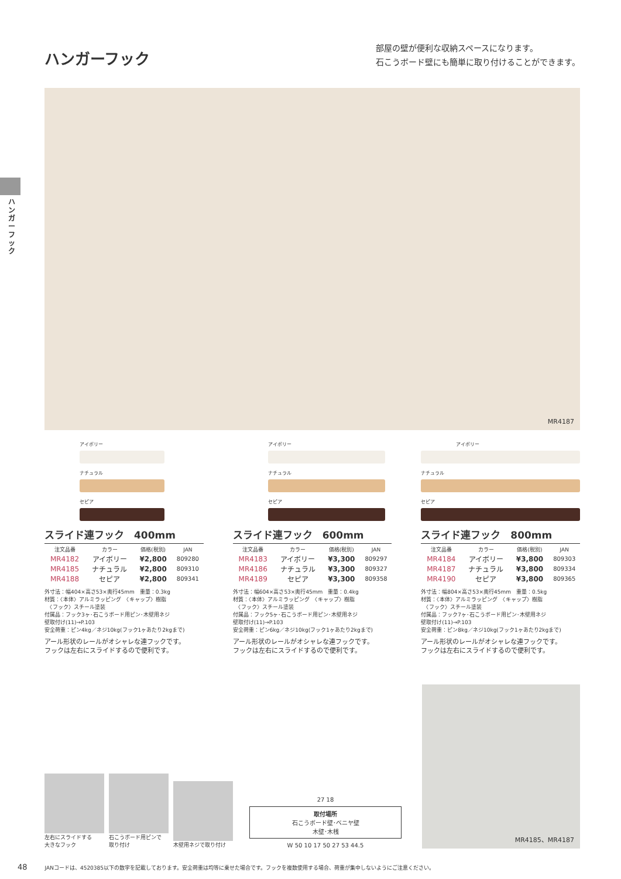ハンガーフック
ハンガーフック
部屋の壁が便利な収納スペースになります。
石こうボード壁にも簡単に取り付けることができます。
MR4187
アイボリー
ナチュラル
セピア
スライド連フック　400mm
| 注文品番 | カラー | 価格(税別) | JAN |
| --- | --- | --- | --- |
| MR4182 | アイボリー | ¥2,800 | 809280 |
| MR4185 | ナチュラル | ¥2,800 | 809310 |
| MR4188 | セピア | ¥2,800 | 809341 |
外寸法：幅404×高さ53×奥行45mm　重量：0.3kg
材質：〈本体〉アルミラッピング　〈キャップ〉樹脂
　〈フック〉スチール塗装
付属品：フック3ヶ･石こうボード用ピン･木壁用ネジ
壁取付け(11)→P.103
安全荷重：ピン4kg／ネジ10kg(フック1ヶあたり2kgまで)
アール形状のレールがオシャレな連フックです。
フックは左右にスライドするので便利です。
アイボリー
ナチュラル
セピア
スライド連フック　600mm
| 注文品番 | カラー | 価格(税別) | JAN |
| --- | --- | --- | --- |
| MR4183 | アイボリー | ¥3,300 | 809297 |
| MR4186 | ナチュラル | ¥3,300 | 809327 |
| MR4189 | セピア | ¥3,300 | 809358 |
外寸法：幅604×高さ53×奥行45mm　重量：0.4kg
材質：〈本体〉アルミラッピング　〈キャップ〉樹脂
　〈フック〉スチール塗装
付属品：フック5ヶ･石こうボード用ピン･木壁用ネジ
壁取付け(11)→P.103
安全荷重：ピン6kg／ネジ10kg(フック1ヶあたり2kgまで)
アール形状のレールがオシャレな連フックです。
フックは左右にスライドするので便利です。
アイボリー
ナチュラル
セピア
スライド連フック　800mm
| 注文品番 | カラー | 価格(税別) | JAN |
| --- | --- | --- | --- |
| MR4184 | アイボリー | ¥3,800 | 809303 |
| MR4187 | ナチュラル | ¥3,800 | 809334 |
| MR4190 | セピア | ¥3,800 | 809365 |
外寸法：幅804×高さ53×奥行45mm　重量：0.5kg
材質：〈本体〉アルミラッピング　〈キャップ〉樹脂
　〈フック〉スチール塗装
付属品：フック7ヶ･石こうボード用ピン･木壁用ネジ
壁取付け(11)→P.103
安全荷重：ピン8kg／ネジ10kg(フック1ヶあたり2kgまで)
アール形状のレールがオシャレな連フックです。
フックは左右にスライドするので便利です。
左右にスライドする
大きなフック
石こうボード用ピンで
取り付け
木壁用ネジで取り付け
27 18
取付場所
石こうボード壁･ベニヤ壁
木壁･木桟
W 50 10 17 50 27 53 44.5
MR4185、MR4187
48 JANコードは、4520385以下の数字を記載しております。安全荷重は均等に乗せた場合です。フックを複数使用する場合、荷重が集中しないようにご注意ください。